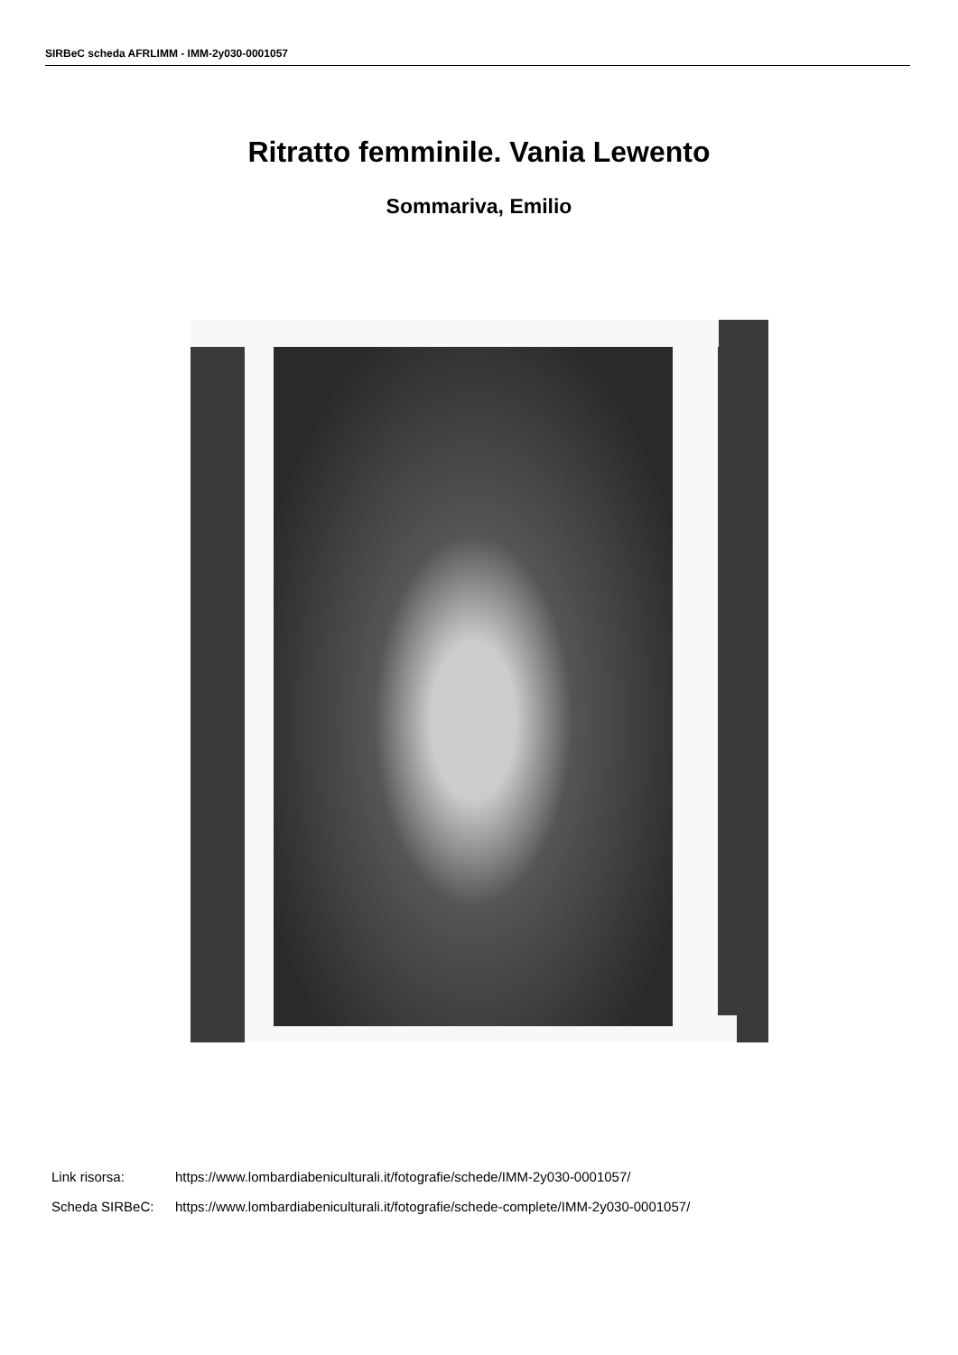SIRBeC scheda AFRLIMM - IMM-2y030-0001057
Ritratto femminile. Vania Lewento
Sommariva, Emilio
Link risorsa: https://www.lombardiabeniculturali.it/fotografie/schede/IMM-2y030-0001057/
Scheda SIRBeC: https://www.lombardiabeniculturali.it/fotografie/schede-complete/IMM-2y030-0001057/